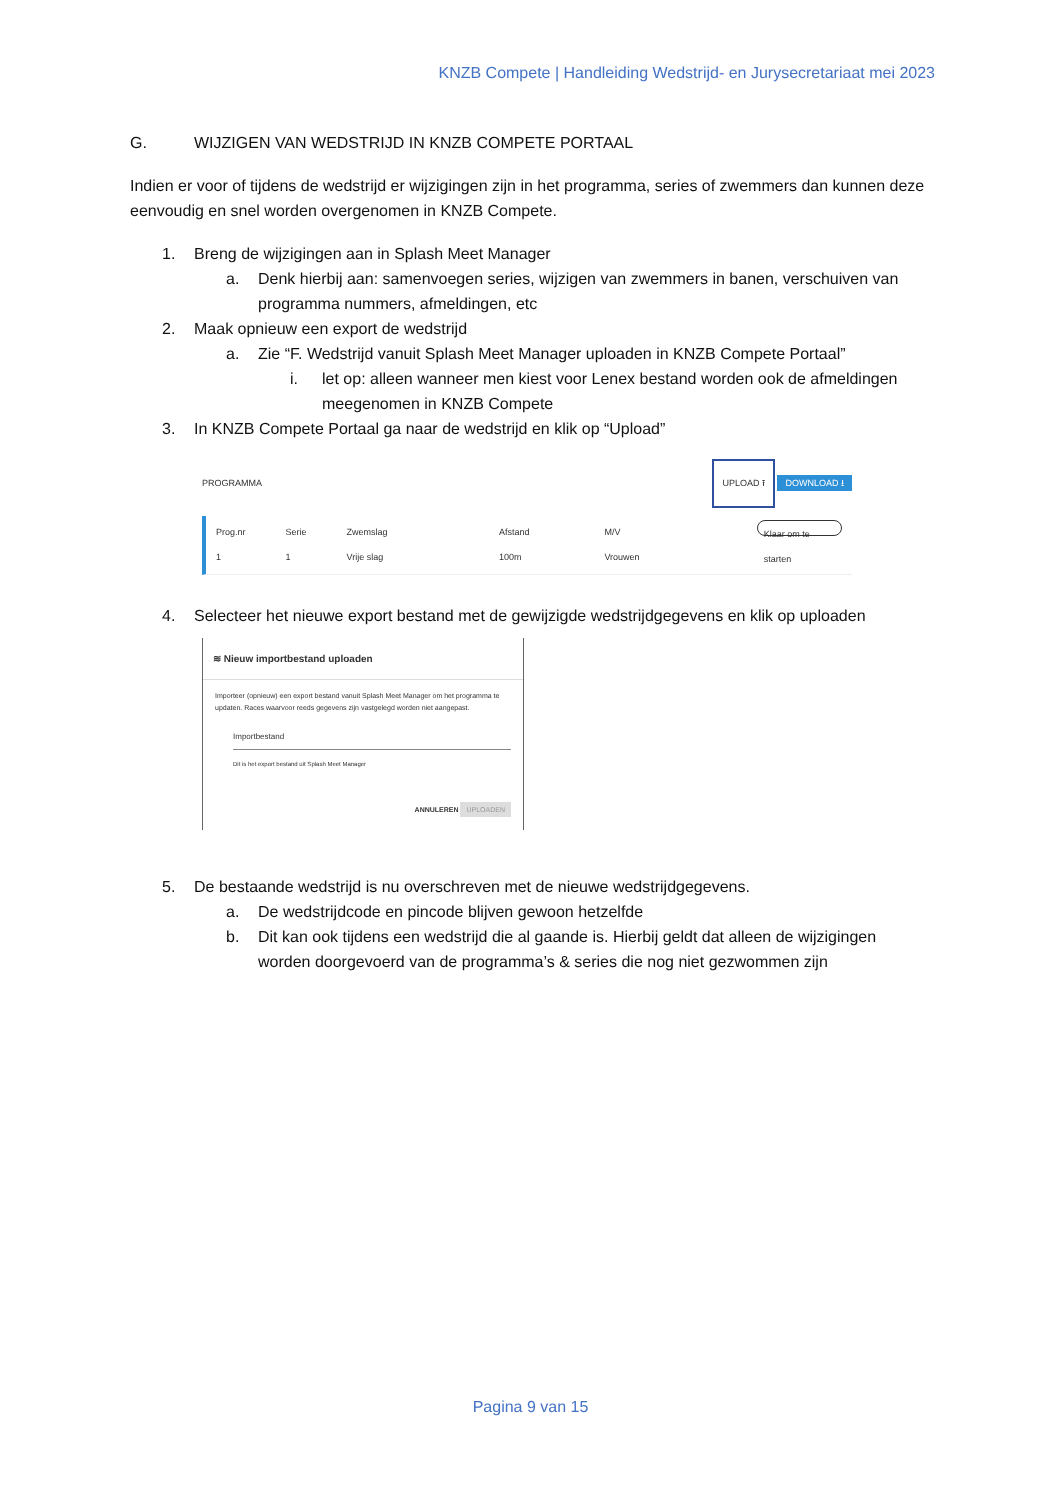KNZB Compete | Handleiding Wedstrijd- en Jurysecretariaat mei 2023
G. WIJZIGEN VAN WEDSTRIJD IN KNZB COMPETE PORTAAL
Indien er voor of tijdens de wedstrijd er wijzigingen zijn in het programma, series of zwemmers dan kunnen deze eenvoudig en snel worden overgenomen in KNZB Compete.
1. Breng de wijzigingen aan in Splash Meet Manager
a. Denk hierbij aan: samenvoegen series, wijzigen van zwemmers in banen, verschuiven van programma nummers, afmeldingen, etc
2. Maak opnieuw een export de wedstrijd
a. Zie “F. Wedstrijd vanuit Splash Meet Manager uploaden in KNZB Compete Portaal”
i. let op: alleen wanneer men kiest voor Lenex bestand worden ook de afmeldingen meegenomen in KNZB Compete
3. In KNZB Compete Portaal ga naar de wedstrijd en klik op “Upload”
PROGRAMMA UPLOAD ⭱ DOWNLOAD ⭳
Prog.nr
1 Serie
1 Zwemslag
Vrije slag Afstand
100m M/V
Vrouwen Klaar om te starten
4. Selecteer het nieuwe export bestand met de gewijzigde wedstrijdgegevens en klik op uploaden
≋ Nieuw importbestand uploaden
Importeer (opnieuw) een export bestand vanuit Splash Meet Manager om het programma te updaten. Races waarvoor reeds gegevens zijn vastgelegd worden niet aangepast.
Importbestand
Dit is het export bestand uit Splash Meet Manager
ANNULEREN UPLOADEN
5. De bestaande wedstrijd is nu overschreven met de nieuwe wedstrijdgegevens.
a. De wedstrijdcode en pincode blijven gewoon hetzelfde
b. Dit kan ook tijdens een wedstrijd die al gaande is. Hierbij geldt dat alleen de wijzigingen worden doorgevoerd van de programma’s & series die nog niet gezwommen zijn
Pagina 9 van 15